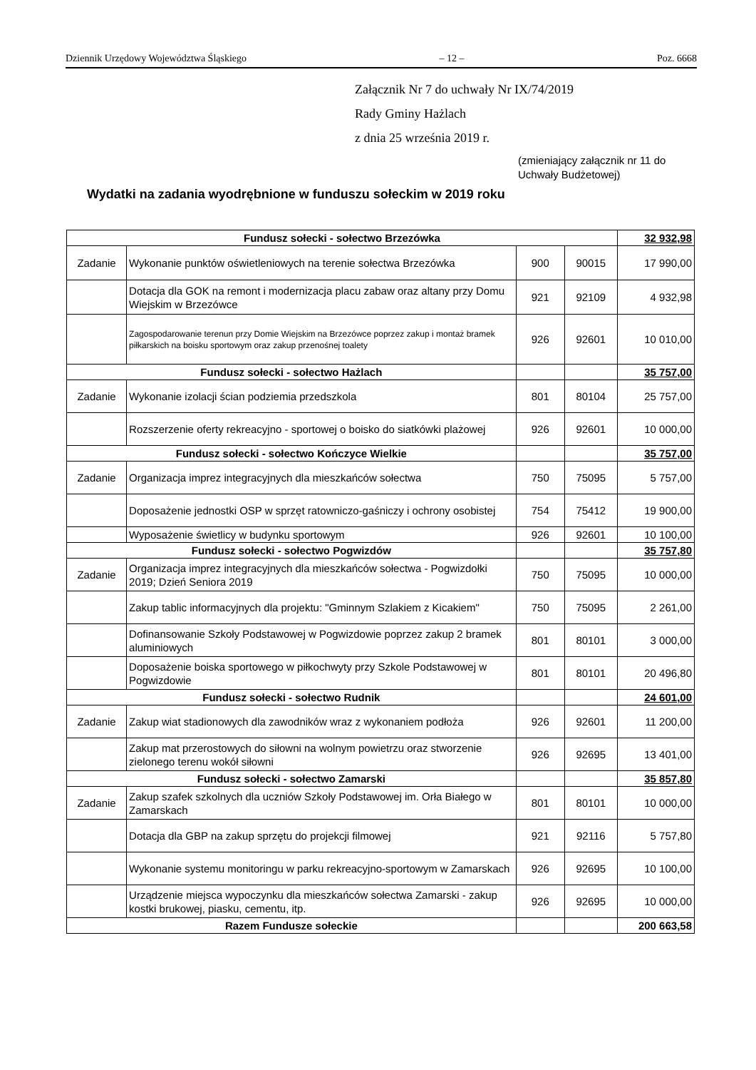Dziennik Urzędowy Województwa Śląskiego – 12 – Poz. 6668
Załącznik Nr 7 do uchwały Nr IX/74/2019
Rady Gminy Hażlach
z dnia 25 września 2019 r.
(zmieniający załącznik nr 11 do
Uchwały Budżetowej)
Wydatki na zadania wyodrębnione w funduszu sołeckim w 2019 roku
| Fundusz sołecki - sołectwo Brzezówka | | | | 32 932,98 |
| Zadanie | Wykonanie punktów oświetleniowych na terenie sołectwa Brzezówka | 900 | 90015 | 17 990,00 |
| | Dotacja dla GOK na remont i modernizacja placu zabaw oraz altany przy Domu Wiejskim w Brzezówce | 921 | 92109 | 4 932,98 |
| | Zagospodarowanie terenun przy Domie Wiejskim na Brzezówce poprzez zakup i montaż bramek piłkarskich na boisku sportowym oraz zakup przenośnej toalety | 926 | 92601 | 10 010,00 |
| Fundusz sołecki - sołectwo Hażlach | | | | 35 757,00 |
| Zadanie | Wykonanie izolacji ścian podziemia przedszkola | 801 | 80104 | 25 757,00 |
| | Rozszerzenie oferty rekreacyjno - sportowej o boisko do siatkówki plażowej | 926 | 92601 | 10 000,00 |
| Fundusz sołecki - sołectwo Kończyce Wielkie | | | | 35 757,00 |
| Zadanie | Organizacja imprez integracyjnych dla mieszkańców sołectwa | 750 | 75095 | 5 757,00 |
| | Doposażenie jednostki OSP w sprzęt ratowniczo-gaśniczy i ochrony osobistej | 754 | 75412 | 19 900,00 |
| | Wyposażenie świetlicy w budynku sportowym | 926 | 92601 | 10 100,00 |
| Fundusz sołecki - sołectwo Pogwizdów | | | | 35 757,80 |
| Zadanie | Organizacja imprez integracyjnych dla mieszkańców sołectwa - Pogwizdołki 2019; Dzień Seniora 2019 | 750 | 75095 | 10 000,00 |
| | Zakup tablic informacyjnych dla projektu: "Gminnym Szlakiem z Kicakiem" | 750 | 75095 | 2 261,00 |
| | Dofinansowanie Szkoły Podstawowej w Pogwizdowie poprzez zakup 2 bramek aluminiowych | 801 | 80101 | 3 000,00 |
| | Doposażenie boiska sportowego w piłkochwyty przy Szkole Podstawowej w Pogwizdowie | 801 | 80101 | 20 496,80 |
| Fundusz sołecki - sołectwo Rudnik | | | | 24 601,00 |
| Zadanie | Zakup wiat stadionowych dla zawodników wraz z wykonaniem podłoża | 926 | 92601 | 11 200,00 |
| | Zakup mat przerostowych do siłowni na wolnym powietrzu oraz stworzenie zielonego terenu wokół siłowni | 926 | 92695 | 13 401,00 |
| Fundusz sołecki - sołectwo Zamarski | | | | 35 857,80 |
| Zadanie | Zakup szafek szkolnych dla uczniów Szkoły Podstawowej im. Orła Białego w Zamarskach | 801 | 80101 | 10 000,00 |
| | Dotacja dla GBP na zakup sprzętu do projekcji filmowej | 921 | 92116 | 5 757,80 |
| | Wykonanie systemu monitoringu w parku rekreacyjno-sportowym w Zamarskach | 926 | 92695 | 10 100,00 |
| | Urządzenie miejsca wypoczynku dla mieszkańców sołectwa Zamarski - zakup kostki brukowej, piasku, cementu, itp. | 926 | 92695 | 10 000,00 |
| Razem Fundusze sołeckie | | | | 200 663,58 |